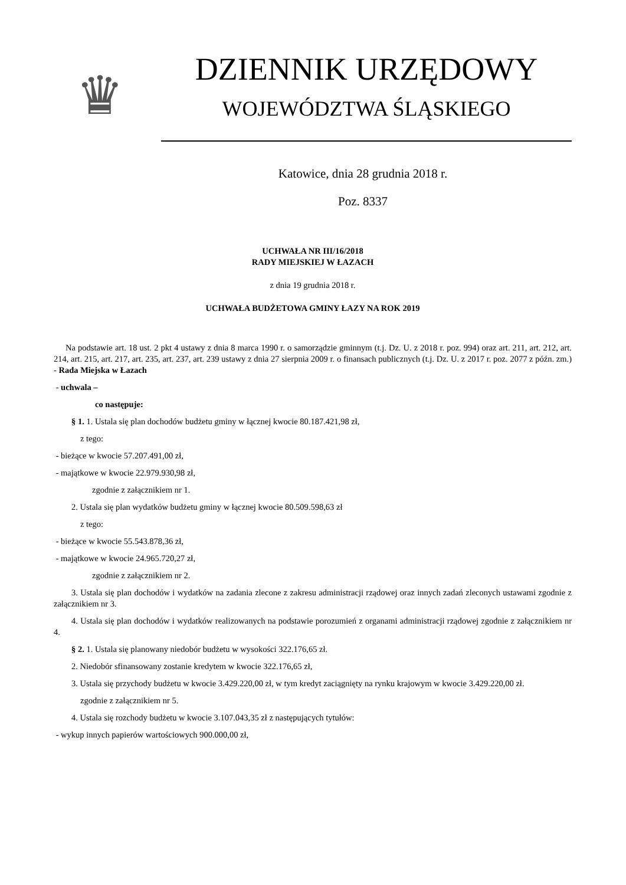♛
DZIENNIK URZĘDOWY
WOJEWÓDZTWA ŚLĄSKIEGO
Katowice, dnia 28 grudnia 2018 r.
Poz. 8337
UCHWAŁA NR III/16/2018
RADY MIEJSKIEJ W ŁAZACH
z dnia 19 grudnia 2018 r.
UCHWAŁA BUDŻETOWA GMINY ŁAZY NA ROK 2019
Na podstawie art. 18 ust. 2 pkt 4 ustawy z dnia 8 marca 1990 r. o samorządzie gminnym (t.j. Dz. U. z 2018 r. poz. 994) oraz art. 211, art. 212, art. 214, art. 215, art. 217, art. 235, art. 237, art. 239 ustawy z dnia 27 sierpnia 2009 r. o finansach publicznych (t.j. Dz. U. z 2017 r. poz. 2077 z późn. zm.) - Rada Miejska w Łazach
- uchwala –
co następuje:
§ 1. 1. Ustala się plan dochodów budżetu gminy w łącznej kwocie 80.187.421,98 zł,
z tego:
- bieżące w kwocie 57.207.491,00 zł,
- majątkowe w kwocie 22.979.930,98 zł,
zgodnie z załącznikiem nr 1.
2. Ustala się plan wydatków budżetu gminy w łącznej kwocie 80.509.598,63 zł
z tego:
- bieżące w kwocie 55.543.878,36 zł,
- majątkowe w kwocie 24.965.720,27 zł,
zgodnie z załącznikiem nr 2.
3. Ustala się plan dochodów i wydatków na zadania zlecone z zakresu administracji rządowej oraz innych zadań zleconych ustawami zgodnie z załącznikiem nr 3.
4. Ustala się plan dochodów i wydatków realizowanych na podstawie porozumień z organami administracji rządowej zgodnie z załącznikiem nr 4.
§ 2. 1. Ustala się planowany niedobór budżetu w wysokości 322.176,65 zł.
2. Niedobór sfinansowany zostanie kredytem w kwocie 322.176,65 zł,
3. Ustala się przychody budżetu w kwocie 3.429.220,00 zł, w tym kredyt zaciągnięty na rynku krajowym w kwocie 3.429.220,00 zł.
zgodnie z załącznikiem nr 5.
4. Ustala się rozchody budżetu w kwocie 3.107.043,35 zł z następujących tytułów:
- wykup innych papierów wartościowych 900.000,00 zł,